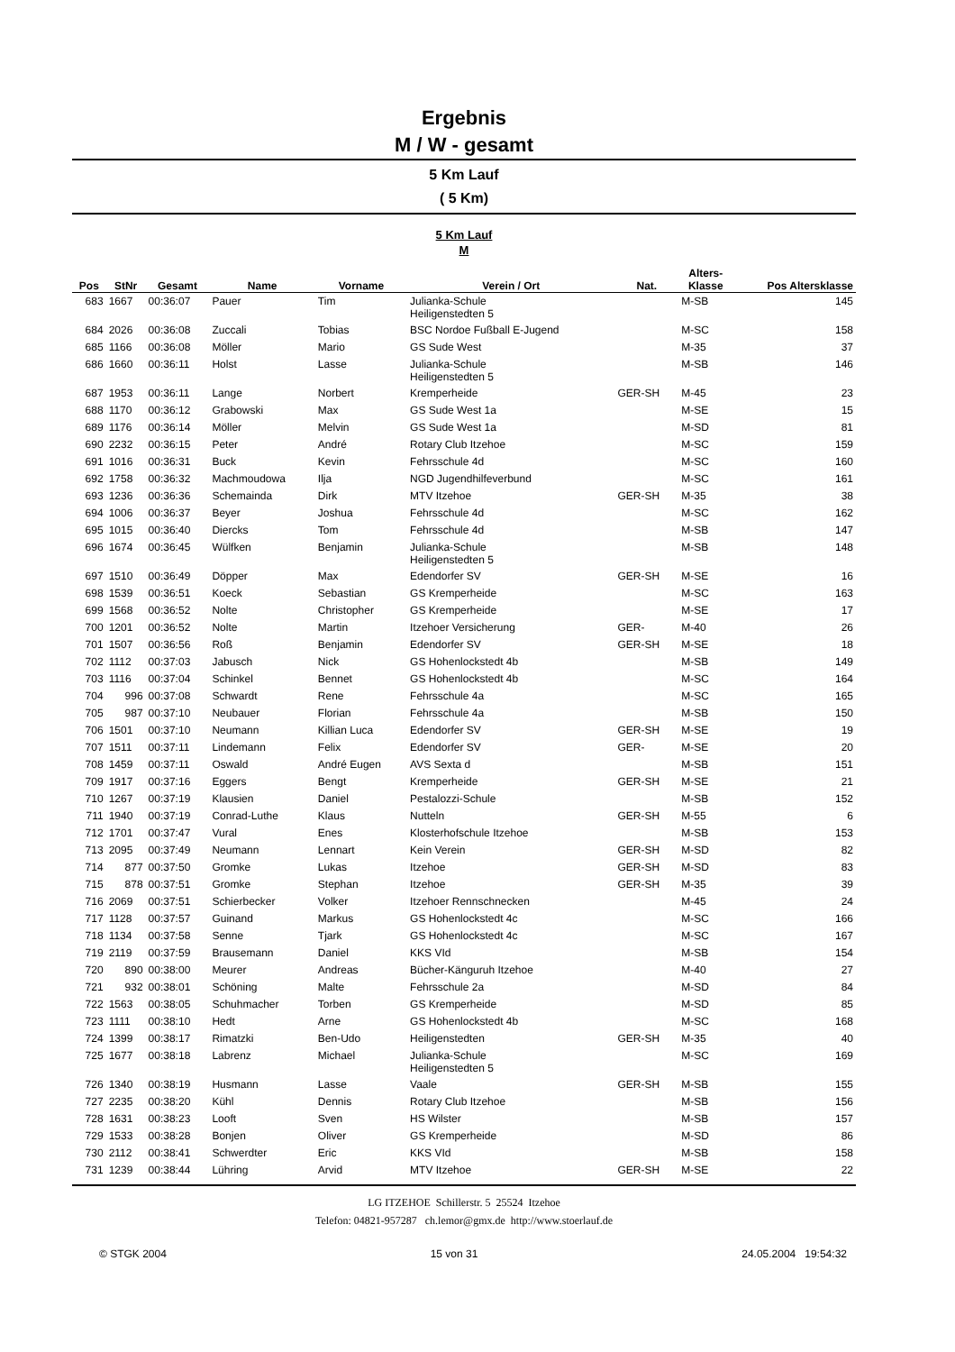Ergebnis
M / W - gesamt
5 Km Lauf
( 5 Km)
5 Km Lauf
M
| Pos | StNr | Gesamt | Name | Vorname | Verein / Ort | Nat. | Alters- Klasse | Pos Altersklasse |
| --- | --- | --- | --- | --- | --- | --- | --- | --- |
| 683 | 1667 | 00:36:07 | Pauer | Tim | Julianka-Schule Heiligenstedten 5 | | M-SB | 145 |
| 684 | 2026 | 00:36:08 | Zuccali | Tobias | BSC Nordoe Fußball E-Jugend | | M-SC | 158 |
| 685 | 1166 | 00:36:08 | Möller | Mario | GS Sude West | | M-35 | 37 |
| 686 | 1660 | 00:36:11 | Holst | Lasse | Julianka-Schule Heiligenstedten 5 | | M-SB | 146 |
| 687 | 1953 | 00:36:11 | Lange | Norbert | Kremperheide | GER-SH | M-45 | 23 |
| 688 | 1170 | 00:36:12 | Grabowski | Max | GS Sude West 1a | | M-SE | 15 |
| 689 | 1176 | 00:36:14 | Möller | Melvin | GS Sude West 1a | | M-SD | 81 |
| 690 | 2232 | 00:36:15 | Peter | André | Rotary Club Itzehoe | | M-SC | 159 |
| 691 | 1016 | 00:36:31 | Buck | Kevin | Fehrsschule 4d | | M-SC | 160 |
| 692 | 1758 | 00:36:32 | Machmoudowa | Ilja | NGD Jugendhilfeverbund | | M-SC | 161 |
| 693 | 1236 | 00:36:36 | Schemainda | Dirk | MTV Itzehoe | GER-SH | M-35 | 38 |
| 694 | 1006 | 00:36:37 | Beyer | Joshua | Fehrsschule 4d | | M-SC | 162 |
| 695 | 1015 | 00:36:40 | Diercks | Tom | Fehrsschule 4d | | M-SB | 147 |
| 696 | 1674 | 00:36:45 | Wülfken | Benjamin | Julianka-Schule Heiligenstedten 5 | | M-SB | 148 |
| 697 | 1510 | 00:36:49 | Döpper | Max | Edendorfer SV | GER-SH | M-SE | 16 |
| 698 | 1539 | 00:36:51 | Koeck | Sebastian | GS Kremperheide | | M-SC | 163 |
| 699 | 1568 | 00:36:52 | Nolte | Christopher | GS Kremperheide | | M-SE | 17 |
| 700 | 1201 | 00:36:52 | Nolte | Martin | Itzehoer Versicherung | GER- | M-40 | 26 |
| 701 | 1507 | 00:36:56 | Roß | Benjamin | Edendorfer SV | GER-SH | M-SE | 18 |
| 702 | 1112 | 00:37:03 | Jabusch | Nick | GS Hohenlockstedt 4b | | M-SB | 149 |
| 703 | 1116 | 00:37:04 | Schinkel | Bennet | GS Hohenlockstedt 4b | | M-SC | 164 |
| 704 | 996 | 00:37:08 | Schwardt | Rene | Fehrsschule 4a | | M-SC | 165 |
| 705 | 987 | 00:37:10 | Neubauer | Florian | Fehrsschule 4a | | M-SB | 150 |
| 706 | 1501 | 00:37:10 | Neumann | Killian Luca | Edendorfer SV | GER-SH | M-SE | 19 |
| 707 | 1511 | 00:37:11 | Lindemann | Felix | Edendorfer SV | GER- | M-SE | 20 |
| 708 | 1459 | 00:37:11 | Oswald | André Eugen | AVS Sexta d | | M-SB | 151 |
| 709 | 1917 | 00:37:16 | Eggers | Bengt | Kremperheide | GER-SH | M-SE | 21 |
| 710 | 1267 | 00:37:19 | Klausien | Daniel | Pestalozzi-Schule | | M-SB | 152 |
| 711 | 1940 | 00:37:19 | Conrad-Luthe | Klaus | Nutteln | GER-SH | M-55 | 6 |
| 712 | 1701 | 00:37:47 | Vural | Enes | Klosterhofschule Itzehoe | | M-SB | 153 |
| 713 | 2095 | 00:37:49 | Neumann | Lennart | Kein Verein | GER-SH | M-SD | 82 |
| 714 | 877 | 00:37:50 | Gromke | Lukas | Itzehoe | GER-SH | M-SD | 83 |
| 715 | 878 | 00:37:51 | Gromke | Stephan | Itzehoe | GER-SH | M-35 | 39 |
| 716 | 2069 | 00:37:51 | Schierbecker | Volker | Itzehoer Rennschnecken | | M-45 | 24 |
| 717 | 1128 | 00:37:57 | Guinand | Markus | GS Hohenlockstedt 4c | | M-SC | 166 |
| 718 | 1134 | 00:37:58 | Senne | Tjark | GS Hohenlockstedt 4c | | M-SC | 167 |
| 719 | 2119 | 00:37:59 | Brausemann | Daniel | KKS VId | | M-SB | 154 |
| 720 | 890 | 00:38:00 | Meurer | Andreas | Bücher-Känguruh Itzehoe | | M-40 | 27 |
| 721 | 932 | 00:38:01 | Schöning | Malte | Fehrsschule 2a | | M-SD | 84 |
| 722 | 1563 | 00:38:05 | Schuhmacher | Torben | GS Kremperheide | | M-SD | 85 |
| 723 | 1111 | 00:38:10 | Hedt | Arne | GS Hohenlockstedt 4b | | M-SC | 168 |
| 724 | 1399 | 00:38:17 | Rimatzki | Ben-Udo | Heiligenstedten | GER-SH | M-35 | 40 |
| 725 | 1677 | 00:38:18 | Labrenz | Michael | Julianka-Schule Heiligenstedten 5 | | M-SC | 169 |
| 726 | 1340 | 00:38:19 | Husmann | Lasse | Vaale | GER-SH | M-SB | 155 |
| 727 | 2235 | 00:38:20 | Kühl | Dennis | Rotary Club Itzehoe | | M-SB | 156 |
| 728 | 1631 | 00:38:23 | Looft | Sven | HS Wilster | | M-SB | 157 |
| 729 | 1533 | 00:38:28 | Bonjen | Oliver | GS Kremperheide | | M-SD | 86 |
| 730 | 2112 | 00:38:41 | Schwerdter | Eric | KKS VId | | M-SB | 158 |
| 731 | 1239 | 00:38:44 | Lühring | Arvid | MTV Itzehoe | GER-SH | M-SE | 22 |
LG ITZEHOE Schillerstr. 5 25524 Itzehoe
Telefon: 04821-957287 ch.lemor@gmx.de http://www.stoerlauf.de
© STGK 2004 15 von 31 24.05.2004 19:54:32